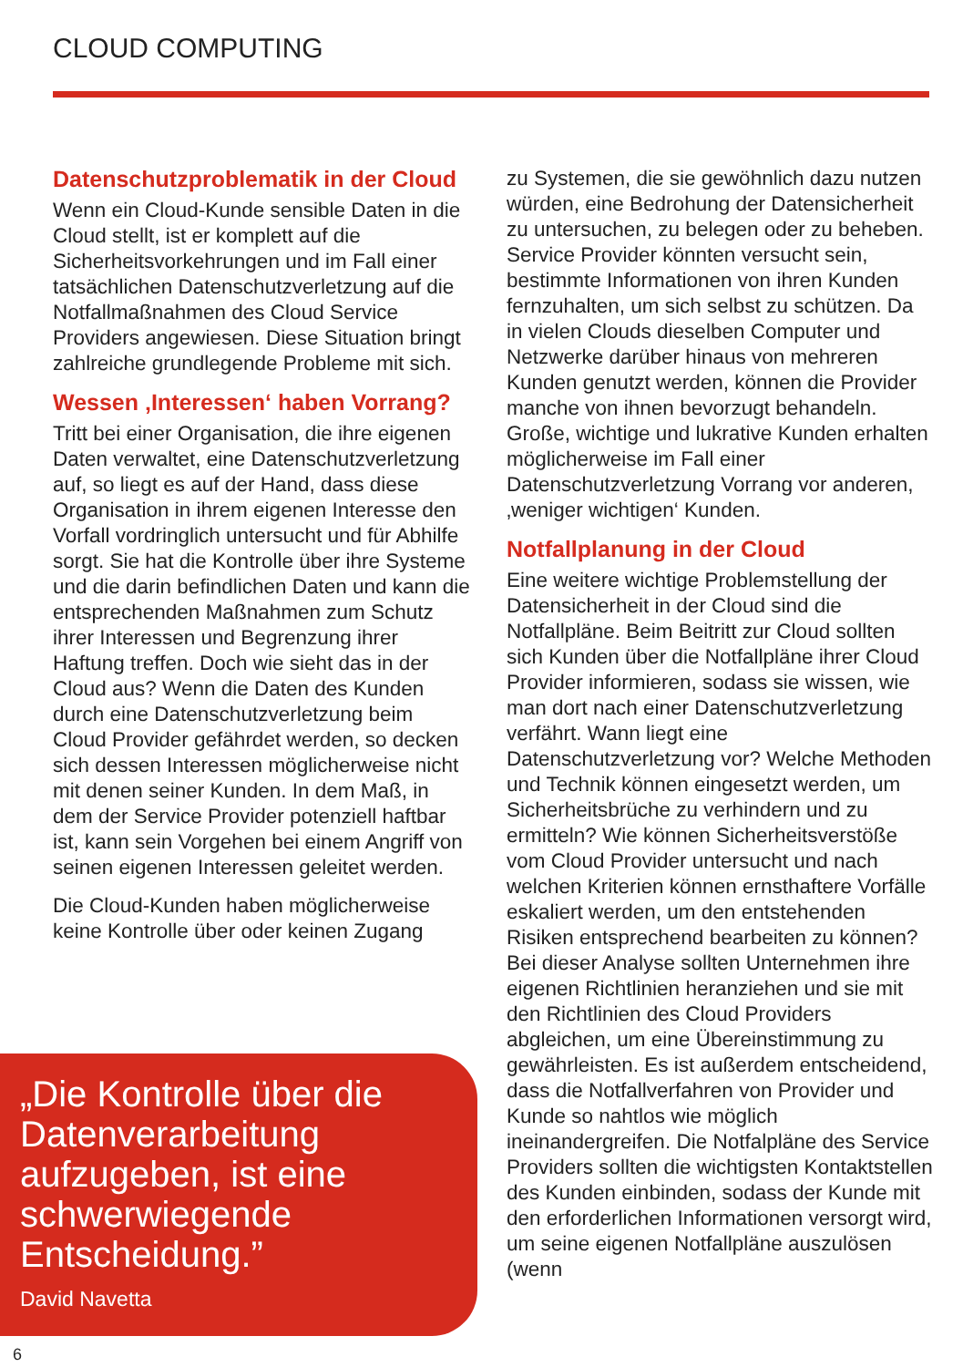CLOUD COMPUTING
Datenschutzproblematik in der Cloud
Wenn ein Cloud-Kunde sensible Daten in die Cloud stellt, ist er komplett auf die Sicherheitsvorkehrungen und im Fall einer tatsächlichen Datenschutzverletzung auf die Notfallmaßnahmen des Cloud Service Providers angewiesen. Diese Situation bringt zahlreiche grundlegende Probleme mit sich.
Wessen ‚Interessen‘ haben Vorrang?
Tritt bei einer Organisation, die ihre eigenen Daten verwaltet, eine Datenschutzverletzung auf, so liegt es auf der Hand, dass diese Organisation in ihrem eigenen Interesse den Vorfall vordringlich untersucht und für Abhilfe sorgt. Sie hat die Kontrolle über ihre Systeme und die darin befindlichen Daten und kann die entsprechenden Maßnahmen zum Schutz ihrer Interessen und Begrenzung ihrer Haftung treffen. Doch wie sieht das in der Cloud aus? Wenn die Daten des Kunden durch eine Datenschutzverletzung beim Cloud Provider gefährdet werden, so decken sich dessen Interessen möglicherweise nicht mit denen seiner Kunden. In dem Maß, in dem der Service Provider potenziell haftbar ist, kann sein Vorgehen bei einem Angriff von seinen eigenen Interessen geleitet werden.
Die Cloud-Kunden haben möglicherweise keine Kontrolle über oder keinen Zugang
„Die Kontrolle über die Datenverarbeitung aufzugeben, ist eine schwerwiegende Entscheidung.”
David Navetta
zu Systemen, die sie gewöhnlich dazu nutzen würden, eine Bedrohung der Datensicherheit zu untersuchen, zu belegen oder zu beheben. Service Provider könnten versucht sein, bestimmte Informationen von ihren Kunden fernzuhalten, um sich selbst zu schützen. Da in vielen Clouds dieselben Computer und Netzwerke darüber hinaus von mehreren Kunden genutzt werden, können die Provider manche von ihnen bevorzugt behandeln. Große, wichtige und lukrative Kunden erhalten möglicherweise im Fall einer Datenschutzverletzung Vorrang vor anderen, ‚weniger wichtigen‘ Kunden.
Notfallplanung in der Cloud
Eine weitere wichtige Problemstellung der Datensicherheit in der Cloud sind die Notfallpläne. Beim Beitritt zur Cloud sollten sich Kunden über die Notfallpläne ihrer Cloud Provider informieren, sodass sie wissen, wie man dort nach einer Datenschutzverletzung verfährt. Wann liegt eine Datenschutzverletzung vor? Welche Methoden und Technik können eingesetzt werden, um Sicherheitsbrüche zu verhindern und zu ermitteln? Wie können Sicherheitsverstöße vom Cloud Provider untersucht und nach welchen Kriterien können ernsthaftere Vorfälle eskaliert werden, um den entstehenden Risiken entsprechend bearbeiten zu können? Bei dieser Analyse sollten Unternehmen ihre eigenen Richtlinien heranziehen und sie mit den Richtlinien des Cloud Providers abgleichen, um eine Übereinstimmung zu gewährleisten. Es ist außerdem entscheidend, dass die Notfallverfahren von Provider und Kunde so nahtlos wie möglich ineinandergreifen. Die Notfalpläne des Service Providers sollten die wichtigsten Kontaktstellen des Kunden einbinden, sodass der Kunde mit den erforderlichen Informationen versorgt wird, um seine eigenen Notfallpläne auszulösen (wenn
6